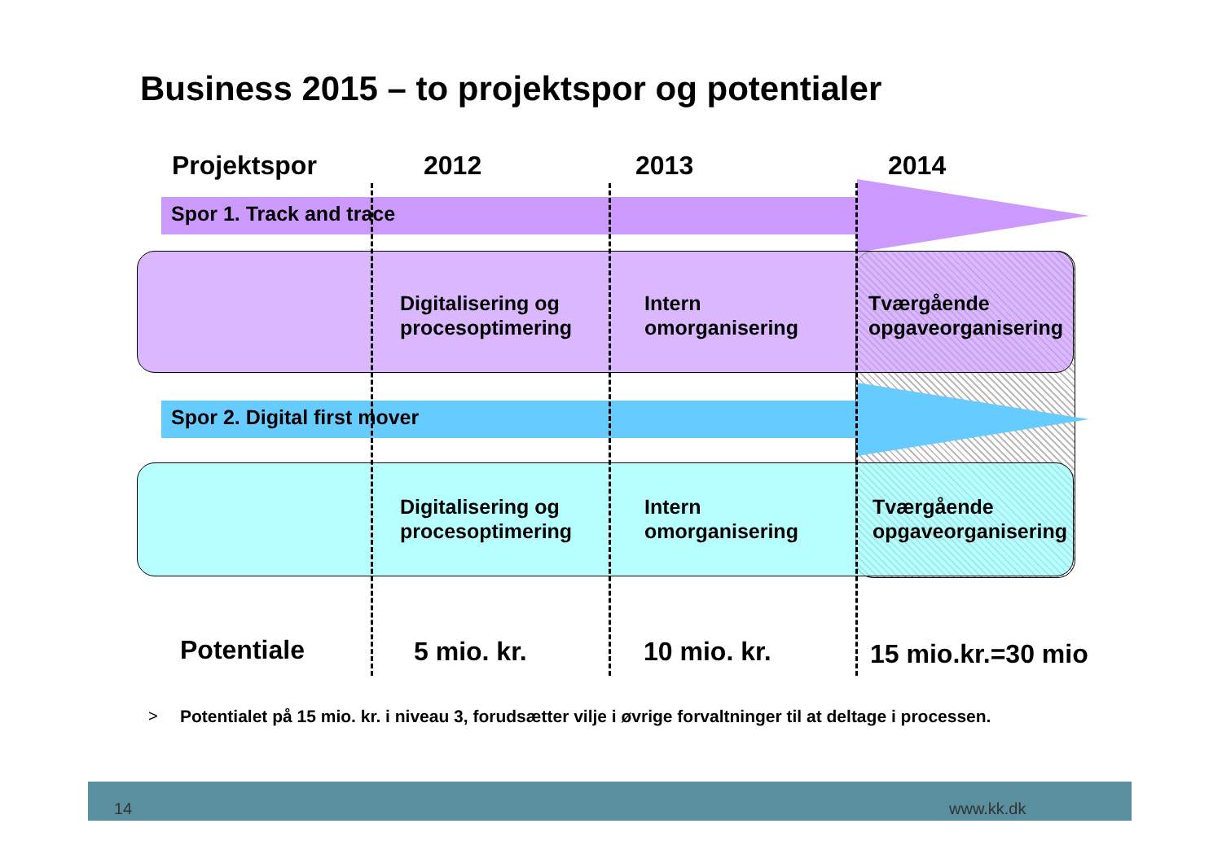Business 2015 – to projektspor og potentialer
Projektspor 2012 2013 2014
Spor 1. Track and trace
Digitalisering og
procesoptimering
Intern
omorganisering
Tværgående
opgaveorganisering
Spor 2. Digital first mover
Digitalisering og
procesoptimering
Intern
omorganisering
Tværgående
opgaveorganisering
Potentiale 5 mio. kr. 10 mio. kr. 15 mio.kr.=30 mio
>
Potentialet på 15 mio. kr. i niveau 3, forudsætter vilje i øvrige forvaltninger til at deltage i processen.
14 www.kk.dk